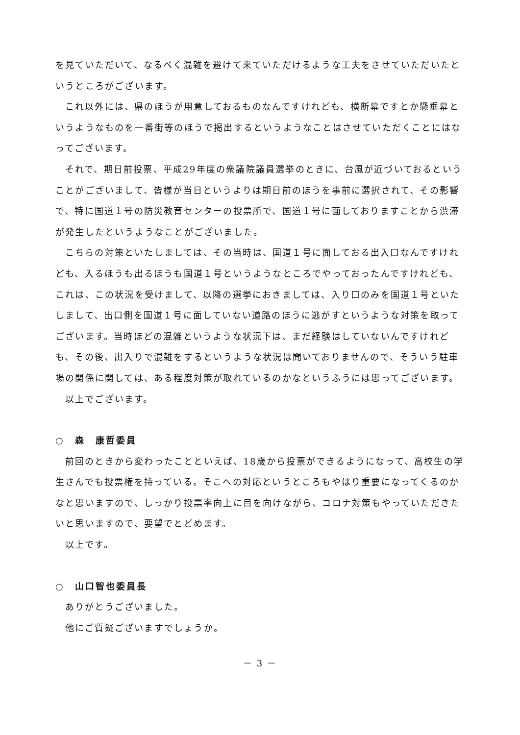を見ていただいて、なるべく混雑を避けて来ていただけるような工夫をさせていただいたというところがございます。
これ以外には、県のほうが用意しておるものなんですけれども、横断幕ですとか懸垂幕というようなものを一番街等のほうで掲出するというようなことはさせていただくことにはなってございます。
それで、期日前投票、平成29年度の衆議院議員選挙のときに、台風が近づいておるということがございまして、皆様が当日というよりは期日前のほうを事前に選択されて、その影響で、特に国道１号の防災教育センターの投票所で、国道１号に面しておりますことから渋滞が発生したというようなことがございました。
こちらの対策といたしましては、その当時は、国道１号に面しておる出入口なんですけれども、入るほうも出るほうも国道１号というようなところでやっておったんですけれども、これは、この状況を受けまして、以降の選挙におきましては、入り口のみを国道１号といたしまして、出口側を国道１号に面していない道路のほうに逃がすというような対策を取ってございます。当時ほどの混雑というような状況下は、まだ経験はしていないんですけれども、その後、出入りで混雑をするというような状況は聞いておりませんので、そういう駐車場の関係に関しては、ある程度対策が取れているのかなというふうには思ってございます。
以上でございます。
○　森　康哲委員
前回のときから変わったことといえば、18歳から投票ができるようになって、高校生の学生さんでも投票権を持っている。そこへの対応というところもやはり重要になってくるのかなと思いますので、しっかり投票率向上に目を向けながら、コロナ対策もやっていただきたいと思いますので、要望でとどめます。
以上です。
○　山口智也委員長
ありがとうございました。
他にご質疑ございますでしょうか。
－ 3 －